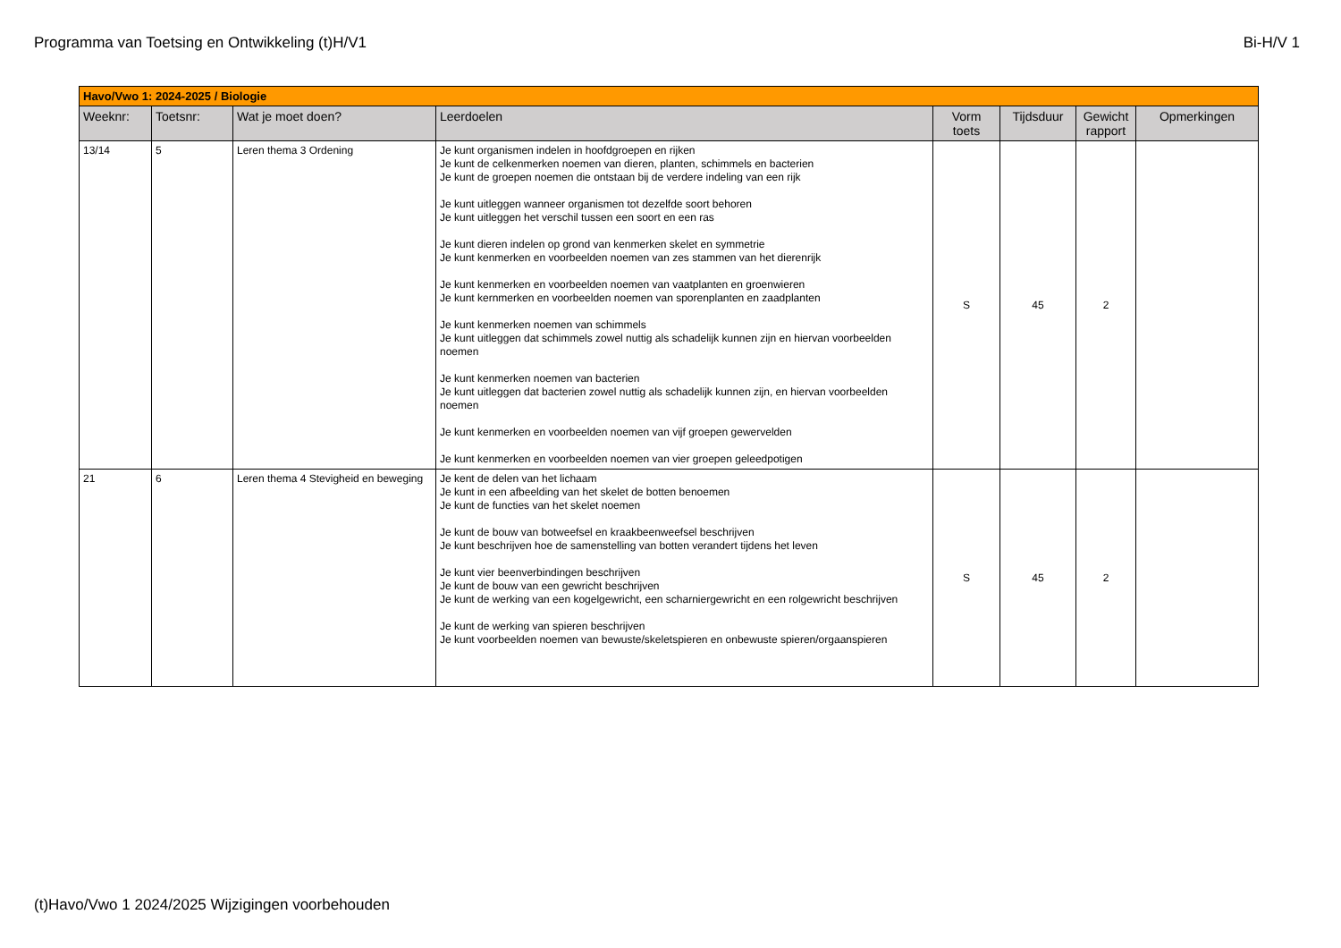Programma van Toetsing en Ontwikkeling (t)H/V1 Bi-H/V 1
| Havo/Vwo 1: 2024-2025 / Biologie | | | | | | | |
| Weeknr: | Toetsnr: | Wat je moet doen? | Leerdoelen | Vorm toets | Tijdsduur | Gewicht rapport | Opmerkingen |
| 13/14 | 5 | Leren thema 3 Ordening | Je kunt organismen indelen in hoofdgroepen en rijken Je kunt de celkenmerken noemen van dieren, planten, schimmels en bacterien Je kunt de groepen noemen die ontstaan bij de verdere indeling van een rijk Je kunt uitleggen wanneer organismen tot dezelfde soort behoren Je kunt uitleggen het verschil tussen een soort en een ras Je kunt dieren indelen op grond van kenmerken skelet en symmetrie Je kunt kenmerken en voorbeelden noemen van zes stammen van het dierenrijk Je kunt kenmerken en voorbeelden noemen van vaatplanten en groenwieren Je kunt kernmerken en voorbeelden noemen van sporenplanten en zaadplanten Je kunt kenmerken noemen van schimmels Je kunt uitleggen dat schimmels zowel nuttig als schadelijk kunnen zijn en hiervan voorbeelden noemen Je kunt kenmerken noemen van bacterien Je kunt uitleggen dat bacterien zowel nuttig als schadelijk kunnen zijn, en hiervan voorbeelden noemen Je kunt kenmerken en voorbeelden noemen van vijf groepen gewervelden Je kunt kenmerken en voorbeelden noemen van vier groepen geleedpotigen | S | 45 | 2 | |
| 21 | 6 | Leren thema 4 Stevigheid en beweging | Je kent de delen van het lichaam Je kunt in een afbeelding van het skelet de botten benoemen Je kunt de functies van het skelet noemen Je kunt de bouw van botweefsel en kraakbeenweefsel beschrijven Je kunt beschrijven hoe de samenstelling van botten verandert tijdens het leven Je kunt vier beenverbindingen beschrijven Je kunt de bouw van een gewricht beschrijven Je kunt de werking van een kogelgewricht, een scharniergewricht en een rolgewricht beschrijven Je kunt de werking van spieren beschrijven Je kunt voorbeelden noemen van bewuste/skeletspieren en onbewuste spieren/orgaanspieren | S | 45 | 2 | |
(t)Havo/Vwo 1 2024/2025 Wijzigingen voorbehouden